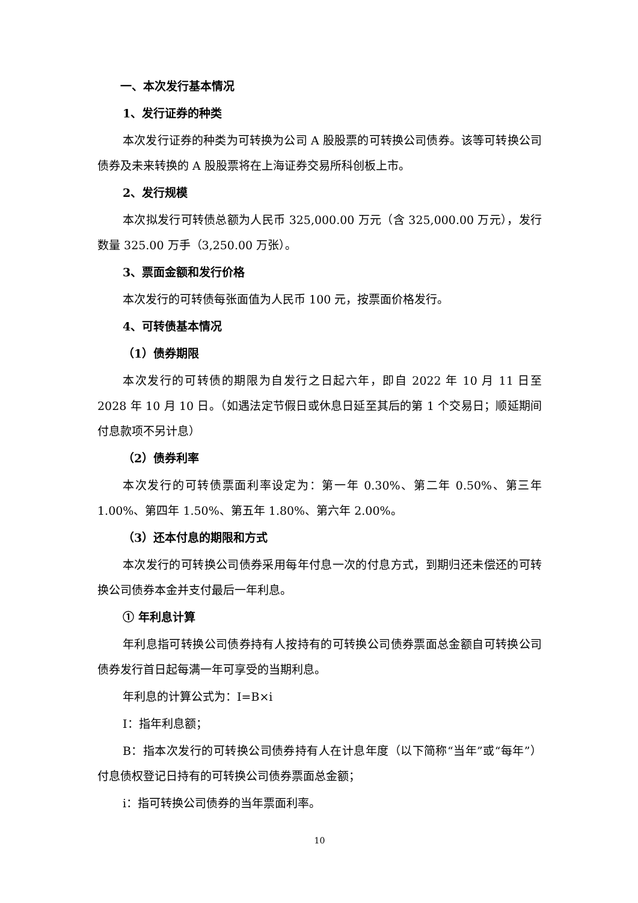一、本次发行基本情况
1、发行证券的种类
本次发行证券的种类为可转换为公司 A 股股票的可转换公司债券。该等可转换公司债券及未来转换的 A 股股票将在上海证券交易所科创板上市。
2、发行规模
本次拟发行可转债总额为人民币 325,000.00 万元（含 325,000.00 万元），发行数量 325.00 万手（3,250.00 万张）。
3、票面金额和发行价格
本次发行的可转债每张面值为人民币 100 元，按票面价格发行。
4、可转债基本情况
（1）债券期限
本次发行的可转债的期限为自发行之日起六年，即自 2022 年 10 月 11 日至 2028 年 10 月 10 日。（如遇法定节假日或休息日延至其后的第 1 个交易日；顺延期间付息款项不另计息）
（2）债券利率
本次发行的可转债票面利率设定为：第一年 0.30%、第二年 0.50%、第三年 1.00%、第四年 1.50%、第五年 1.80%、第六年 2.00%。
（3）还本付息的期限和方式
本次发行的可转换公司债券采用每年付息一次的付息方式，到期归还未偿还的可转换公司债券本金并支付最后一年利息。
① 年利息计算
年利息指可转换公司债券持有人按持有的可转换公司债券票面总金额自可转换公司债券发行首日起每满一年可享受的当期利息。
年利息的计算公式为：I=B×i
I：指年利息额；
B：指本次发行的可转换公司债券持有人在计息年度（以下简称“当年”或“每年”）付息债权登记日持有的可转换公司债券票面总金额；
i：指可转换公司债券的当年票面利率。
10